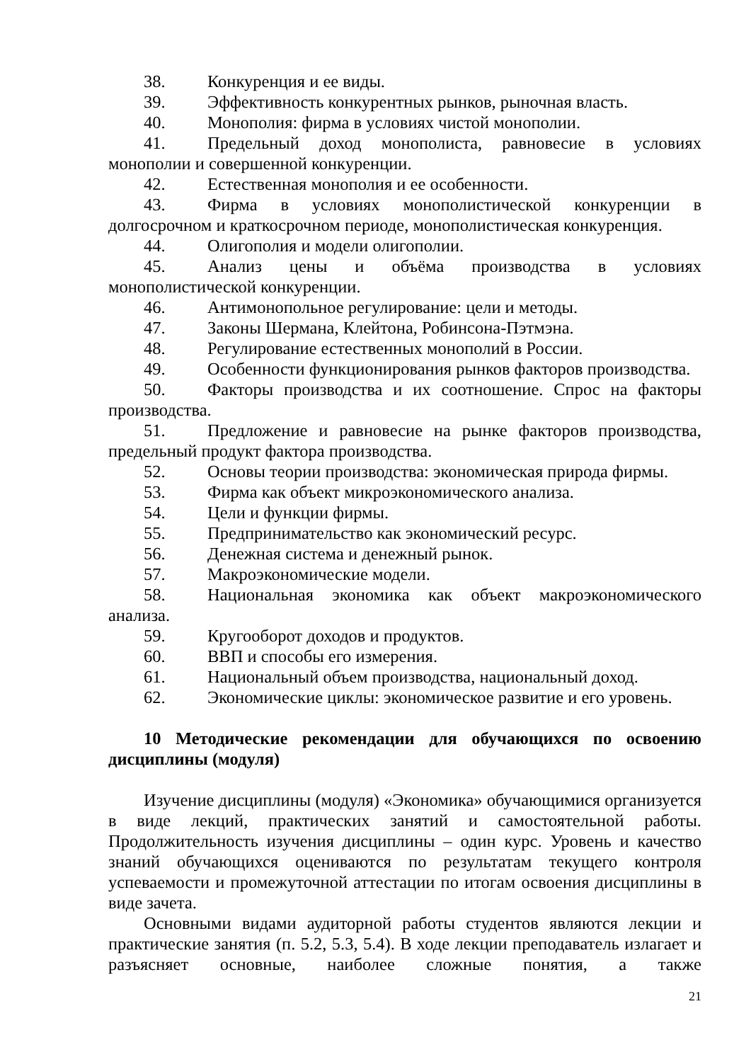38. Конкуренция и ее виды.
39. Эффективность конкурентных рынков, рыночная власть.
40. Монополия: фирма в условиях чистой монополии.
41. Предельный доход монополиста, равновесие в условиях монополии и совершенной конкуренции.
42. Естественная монополия и ее особенности.
43. Фирма в условиях монополистической конкуренции в долгосрочном и краткосрочном периоде, монополистическая конкуренция.
44. Олигополия и модели олигополии.
45. Анализ цены и объёма производства в условиях монополистической конкуренции.
46. Антимонопольное регулирование: цели и методы.
47. Законы Шермана, Клейтона, Робинсона-Пэтмэна.
48. Регулирование естественных монополий в России.
49. Особенности функционирования рынков факторов производства.
50. Факторы производства и их соотношение. Спрос на факторы производства.
51. Предложение и равновесие на рынке факторов производства, предельный продукт фактора производства.
52. Основы теории производства: экономическая природа фирмы.
53. Фирма как объект микроэкономического анализа.
54. Цели и функции фирмы.
55. Предпринимательство как экономический ресурс.
56. Денежная система и денежный рынок.
57. Макроэкономические модели.
58. Национальная экономика как объект макроэкономического анализа.
59. Кругооборот доходов и продуктов.
60. ВВП и способы его измерения.
61. Национальный объем производства, национальный доход.
62. Экономические циклы: экономическое развитие и его уровень.
10 Методические рекомендации для обучающихся по освоению дисциплины (модуля)
Изучение дисциплины (модуля) «Экономика» обучающимися организуется в виде лекций, практических занятий и самостоятельной работы. Продолжительность изучения дисциплины – один курс. Уровень и качество знаний обучающихся оцениваются по результатам текущего контроля успеваемости и промежуточной аттестации по итогам освоения дисциплины в виде зачета.
Основными видами аудиторной работы студентов являются лекции и практические занятия (п. 5.2, 5.3, 5.4). В ходе лекции преподаватель излагает и разъясняет основные, наиболее сложные понятия, а также
21